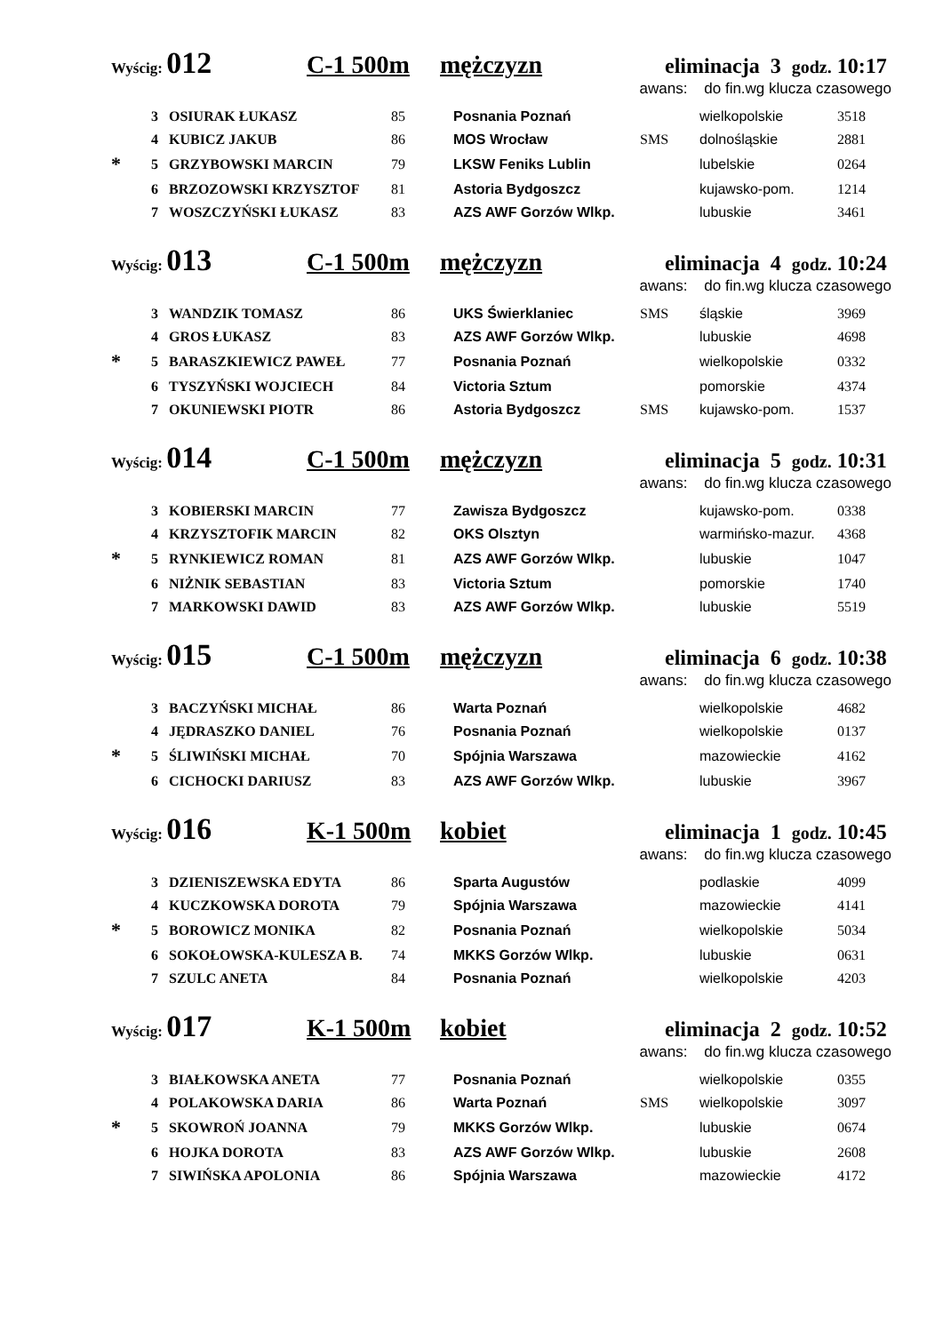Wyścig: 012 C-1 500m mężczyzn eliminacja 3 godz. 10:17
awans: do fin.wg klucza czasowego
| | 3 | OSIURAK ŁUKASZ | 85 | Posnania Poznań | | wielkopolskie | 3518 |
| | 4 | KUBICZ JAKUB | 86 | MOS Wrocław | SMS | dolnośląskie | 2881 |
| * | 5 | GRZYBOWSKI MARCIN | 79 | LKSW Feniks Lublin | | lubelskie | 0264 |
| | 6 | BRZOZOWSKI KRZYSZTOF | 81 | Astoria Bydgoszcz | | kujawsko-pom. | 1214 |
| | 7 | WOSZCZYŃSKI ŁUKASZ | 83 | AZS AWF Gorzów Wlkp. | | lubuskie | 3461 |
Wyścig: 013 C-1 500m mężczyzn eliminacja 4 godz. 10:24
awans: do fin.wg klucza czasowego
| | 3 | WANDZIK TOMASZ | 86 | UKS Świerklaniec | SMS | śląskie | 3969 |
| | 4 | GROS ŁUKASZ | 83 | AZS AWF Gorzów Wlkp. | | lubuskie | 4698 |
| * | 5 | BARASZKIEWICZ PAWEŁ | 77 | Posnania Poznań | | wielkopolskie | 0332 |
| | 6 | TYSZYŃSKI WOJCIECH | 84 | Victoria Sztum | | pomorskie | 4374 |
| | 7 | OKUNIEWSKI PIOTR | 86 | Astoria Bydgoszcz | SMS | kujawsko-pom. | 1537 |
Wyścig: 014 C-1 500m mężczyzn eliminacja 5 godz. 10:31
awans: do fin.wg klucza czasowego
| | 3 | KOBIERSKI MARCIN | 77 | Zawisza Bydgoszcz | | kujawsko-pom. | 0338 |
| | 4 | KRZYSZTOFIK MARCIN | 82 | OKS Olsztyn | | warmińsko-mazur. | 4368 |
| * | 5 | RYNKIEWICZ ROMAN | 81 | AZS AWF Gorzów Wlkp. | | lubuskie | 1047 |
| | 6 | NIŻNIK SEBASTIAN | 83 | Victoria Sztum | | pomorskie | 1740 |
| | 7 | MARKOWSKI DAWID | 83 | AZS AWF Gorzów Wlkp. | | lubuskie | 5519 |
Wyścig: 015 C-1 500m mężczyzn eliminacja 6 godz. 10:38
awans: do fin.wg klucza czasowego
| | 3 | BACZYŃSKI MICHAŁ | 86 | Warta Poznań | | wielkopolskie | 4682 |
| | 4 | JĘDRASZKO DANIEL | 76 | Posnania Poznań | | wielkopolskie | 0137 |
| * | 5 | ŚLIWIŃSKI MICHAŁ | 70 | Spójnia Warszawa | | mazowieckie | 4162 |
| | 6 | CICHOCKI DARIUSZ | 83 | AZS AWF Gorzów Wlkp. | | lubuskie | 3967 |
Wyścig: 016 K-1 500m kobiet eliminacja 1 godz. 10:45
awans: do fin.wg klucza czasowego
| | 3 | DZIENISZEWSKA EDYTA | 86 | Sparta Augustów | | podlaskie | 4099 |
| | 4 | KUCZKOWSKA DOROTA | 79 | Spójnia Warszawa | | mazowieckie | 4141 |
| * | 5 | BOROWICZ MONIKA | 82 | Posnania Poznań | | wielkopolskie | 5034 |
| | 6 | SOKOŁOWSKA-KULESZA B. | 74 | MKKS Gorzów Wlkp. | | lubuskie | 0631 |
| | 7 | SZULC ANETA | 84 | Posnania Poznań | | wielkopolskie | 4203 |
Wyścig: 017 K-1 500m kobiet eliminacja 2 godz. 10:52
awans: do fin.wg klucza czasowego
| | 3 | BIAŁKOWSKA ANETA | 77 | Posnania Poznań | | wielkopolskie | 0355 |
| | 4 | POLAKOWSKA DARIA | 86 | Warta Poznań | SMS | wielkopolskie | 3097 |
| * | 5 | SKOWROŃ JOANNA | 79 | MKKS Gorzów Wlkp. | | lubuskie | 0674 |
| | 6 | HOJKA DOROTA | 83 | AZS AWF Gorzów Wlkp. | | lubuskie | 2608 |
| | 7 | SIWIŃSKA APOLONIA | 86 | Spójnia Warszawa | | mazowieckie | 4172 |